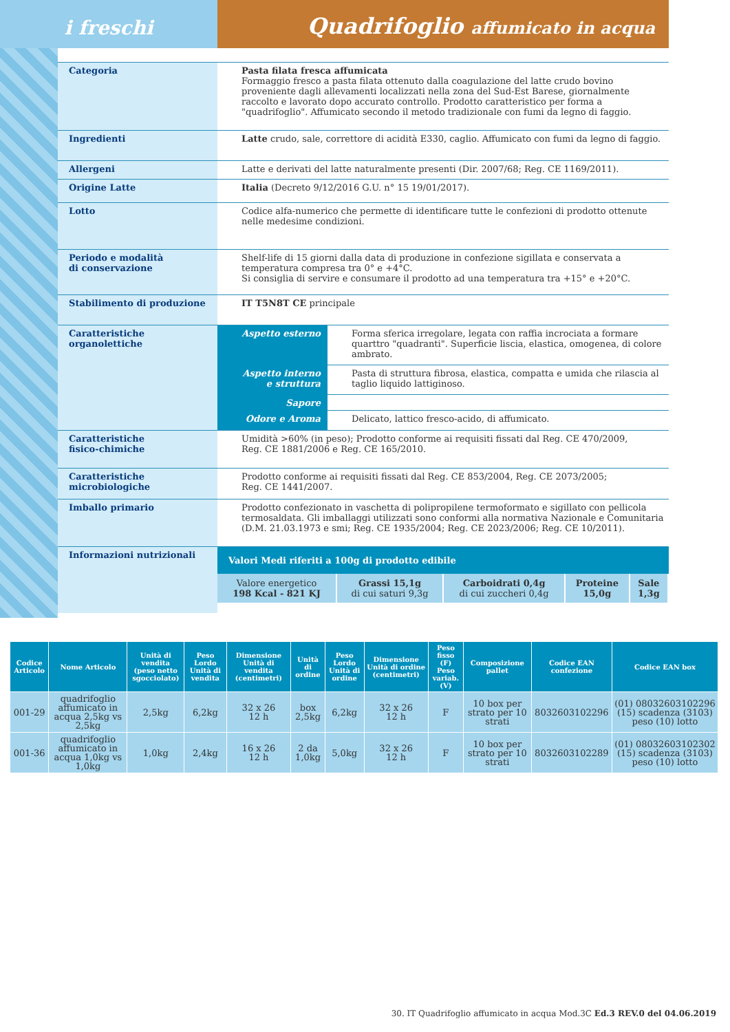i freschi
Quadrifoglio affumicato in acqua
Categoria
Pasta filata fresca affumicata
Formaggio fresco a pasta filata ottenuto dalla coagulazione del latte crudo bovino proveniente dagli allevamenti localizzati nella zona del Sud-Est Barese, giornalmente raccolto e lavorato dopo accurato controllo. Prodotto caratteristico per forma a "quadrifoglio". Affumicato secondo il metodo tradizionale con fumi da legno di faggio.
Ingredienti
Latte crudo, sale, correttore di acidità E330, caglio. Affumicato con fumi da legno di faggio.
Allergeni
Latte e derivati del latte naturalmente presenti (Dir. 2007/68; Reg. CE 1169/2011).
Origine Latte
Italia (Decreto 9/12/2016 G.U. n° 15 19/01/2017).
Lotto
Codice alfa-numerico che permette di identificare tutte le confezioni di prodotto ottenute nelle medesime condizioni.
Periodo e modalità
di conservazione
Shelf-life di 15 giorni dalla data di produzione in confezione sigillata e conservata a temperatura compresa tra 0° e +4°C.
Si consiglia di servire e consumare il prodotto ad una temperatura tra +15° e +20°C.
Stabilimento di produzione
IT T5N8T CE principale
Caratteristiche
organolettiche
| Aspetto esterno | Forma sferica irregolare, legata con raffia incrociata a formare quarttro "quadranti". Superficie liscia, elastica, omogenea, di colore ambrato. |
| Aspetto interno e struttura | Pasta di struttura fibrosa, elastica, compatta e umida che rilascia al taglio liquido lattiginoso. |
| Sapore | |
| Odore e Aroma | Delicato, lattico fresco-acido, di affumicato. |
Caratteristiche
fisico-chimiche
Umidità >60% (in peso); Prodotto conforme ai requisiti fissati dal Reg. CE 470/2009,
Reg. CE 1881/2006 e Reg. CE 165/2010.
Caratteristiche
microbiologiche
Prodotto conforme ai requisiti fissati dal Reg. CE 853/2004, Reg. CE 2073/2005;
Reg. CE 1441/2007.
Imballo primario
Prodotto confezionato in vaschetta di polipropilene termoformato e sigillato con pellicola termosaldata. Gli imballaggi utilizzati sono conformi alla normativa Nazionale e Comunitaria (D.M. 21.03.1973 e smi; Reg. CE 1935/2004; Reg. CE 2023/2006; Reg. CE 10/2011).
Informazioni nutrizionali
Valori Medi riferiti a 100g di prodotto edibile
| Valore energetico 198 Kcal - 821 KJ | Grassi 15,1g di cui saturi 9,3g | Carboidrati 0,4g di cui zuccheri 0,4g | Proteine 15,0g | Sale 1,3g |
| Codice Articolo | Nome Articolo | Unità di vendita (peso netto sgocciolato) | Peso Lordo Unità di vendita | Dimensione Unità di vendita (centimetri) | Unità di ordine | Peso Lordo Unità di ordine | Dimensione Unità di ordine (centimetri) | Peso fisso (F) Peso variab. (V) | Composizione pallet | Codice EAN confezione | Codice EAN box |
| --- | --- | --- | --- | --- | --- | --- | --- | --- | --- | --- | --- |
| 001-29 | quadrifoglio affumicato in acqua 2,5kg vs 2,5kg | 2,5kg | 6,2kg | 32 x 26 12 h | box 2,5kg | 6,2kg | 32 x 26 12 h | F | 10 box per strato per 10 strati | 8032603102296 | (01) 08032603102296 (15) scadenza (3103) peso (10) lotto |
| 001-36 | quadrifoglio affumicato in acqua 1,0kg vs 1,0kg | 1,0kg | 2,4kg | 16 x 26 12 h | 2 da 1,0kg | 5,0kg | 32 x 26 12 h | F | 10 box per strato per 10 strati | 8032603102289 | (01) 08032603102302 (15) scadenza (3103) peso (10) lotto |
30. IT Quadrifoglio affumicato in acqua Mod.3C Ed.3 REV.0 del 04.06.2019